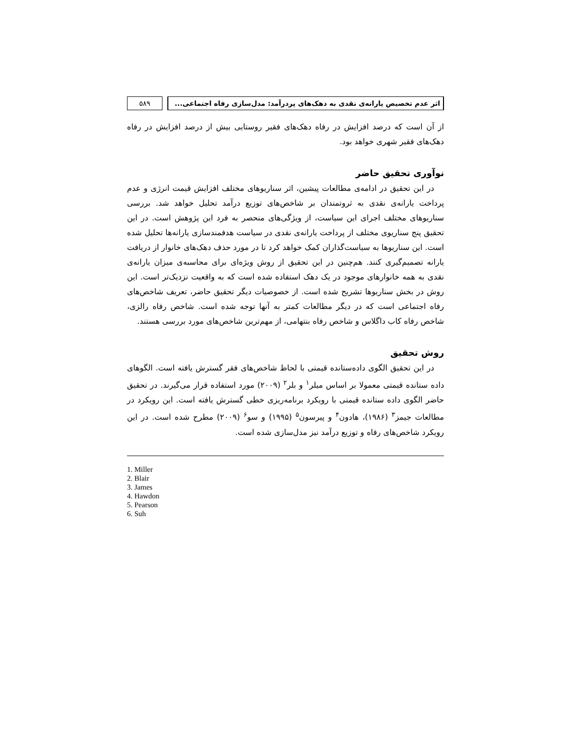اثر عدم تخصیص یارانه‌ی نقدی به دهک‌های پردرآمد: مدل‌سازی رفاه اجتماعی...
۵۸۹
از آن است که درصد افزایش در رفاه دهک‌های فقیر روستایی بیش از درصد افزایش در رفاه دهک‌های فقیر شهری خواهد بود.
نوآوری تحقیق حاضر
در این تحقیق در ادامه‌ی مطالعات پیشین، اثر سناریوهای مختلف افزایش قیمت انرژی و عدم پرداخت یارانه‌ی نقدی به ثروتمندان بر شاخص‌های توزیع درآمد تحلیل خواهد شد. بررسی سناریوهای مختلف اجرای این سیاست، از ویژگی‌های منحصر به فرد این پژوهش است. در این تحقیق پنج سناریوی مختلف از پرداخت یارانه‌ی نقدی در سیاست هدفمندسازی یارانه‌ها تحلیل شده است. این سناریوها به سیاست‌گذاران کمک خواهد کرد تا در مورد حذف دهک‌های خانوار از دریافت یارانه تصمیم‌گیری کنند. هم‌چنین در این تحقیق از روش ویژه‌ای برای محاسبه‌ی میزان یارانه‌ی نقدی به همه خانوارهای موجود در یک دهک استفاده شده است که به واقعیت نزدیک‌تر است. این روش در بخش سناریوها تشریح شده است. از خصوصیات دیگر تحقیق حاضر، تعریف شاخص‌های رفاه اجتماعی است که در دیگر مطالعات کمتر به آنها توجه شده است. شاخص رفاه رالزی، شاخص رفاه کاب داگلاس و شاخص رفاه بنتهامی، از مهم‌ترین شاخص‌های مورد بررسی هستند.
روش تحقیق
در این تحقیق الگوی داده‌ستانده قیمتی با لحاظ شاخص‌های فقر گسترش یافته است. الگوهای داده ستانده قیمتی معمولا بر اساس میلر<sup>۱</sup> و بلر<sup>۲</sup> (۲۰۰۹) مورد استفاده قرار می‌گیرند. در تحقیق حاضر الگوی داده ستانده قیمتی با رویکرد برنامه‌ریزی خطی گسترش یافته است. این رویکرد در مطالعات جیمز<sup>۳</sup> (۱۹۸۶)، هادون<sup>۴</sup> و پیرسون<sup>۵</sup> (۱۹۹۵) و سو<sup>۶</sup> (۲۰۰۹) مطرح شده است. در این رویکرد شاخص‌های رفاه و توزیع درآمد نیز مدل‌سازی شده است.
1. Miller
2. Blair
3. James
4. Hawdon
5. Pearson
6. Suh